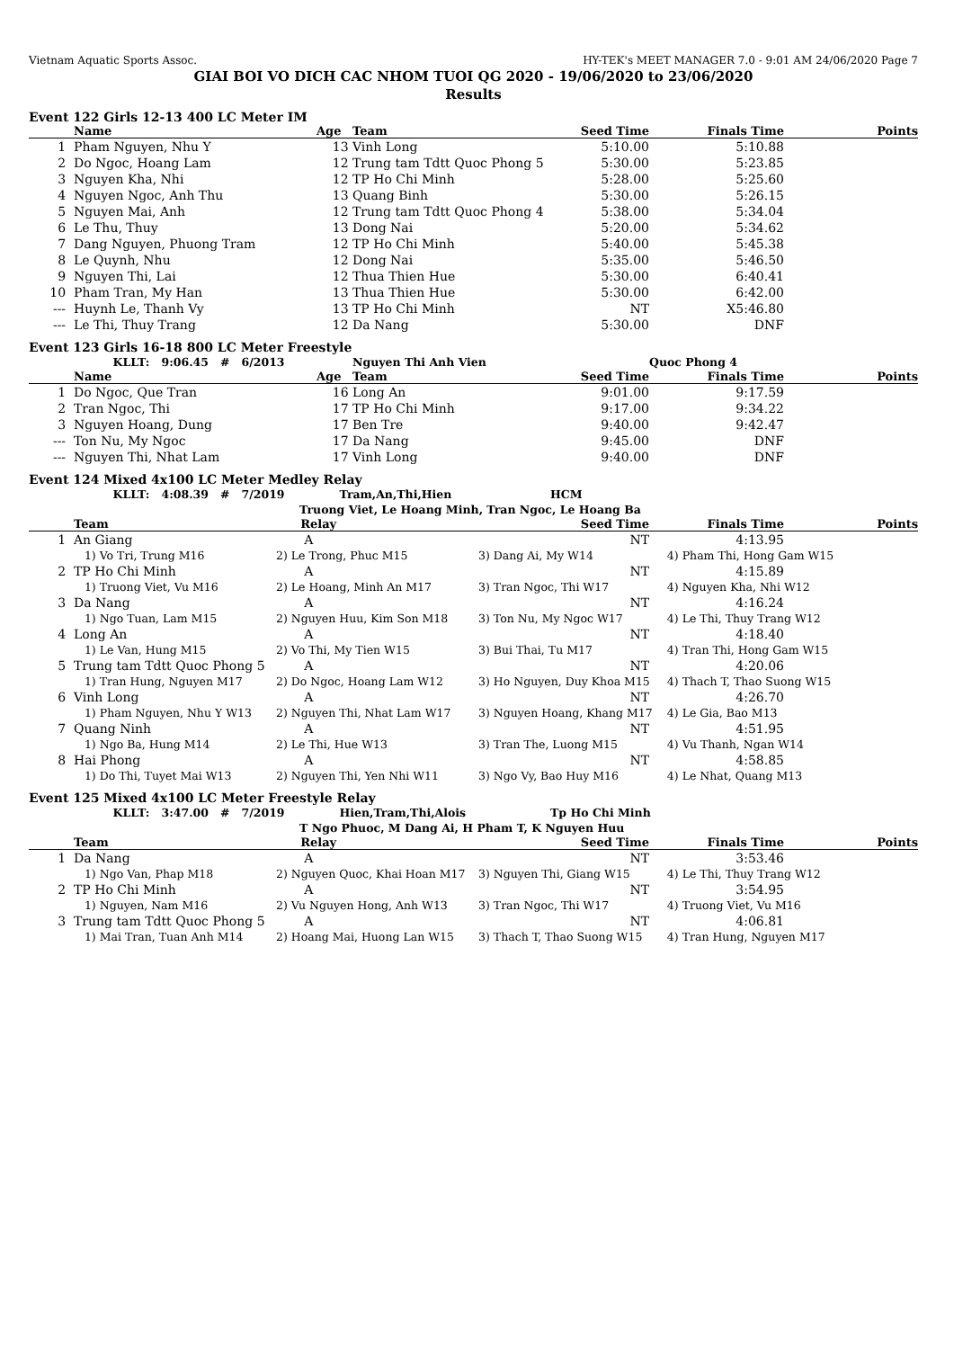Vietnam Aquatic Sports Assoc. HY-TEK's MEET MANAGER 7.0 - 9:01 AM 24/06/2020 Page 7
GIAI BOI VO DICH CAC NHOM TUOI QG 2020 - 19/06/2020 to 23/06/2020
Results
Event 122 Girls 12-13 400 LC Meter IM
| | Name | Age | Team | Seed Time | Finals Time | Points |
| --- | --- | --- | --- | --- | --- | --- |
| 1 | Pham Nguyen, Nhu Y | 13 | Vinh Long | 5:10.00 | 5:10.88 | |
| 2 | Do Ngoc, Hoang Lam | 12 | Trung tam Tdtt Quoc Phong 5 | 5:30.00 | 5:23.85 | |
| 3 | Nguyen Kha, Nhi | 12 | TP Ho Chi Minh | 5:28.00 | 5:25.60 | |
| 4 | Nguyen Ngoc, Anh Thu | 13 | Quang Binh | 5:30.00 | 5:26.15 | |
| 5 | Nguyen Mai, Anh | 12 | Trung tam Tdtt Quoc Phong 4 | 5:38.00 | 5:34.04 | |
| 6 | Le Thu, Thuy | 13 | Dong Nai | 5:20.00 | 5:34.62 | |
| 7 | Dang Nguyen, Phuong Tram | 12 | TP Ho Chi Minh | 5:40.00 | 5:45.38 | |
| 8 | Le Quynh, Nhu | 12 | Dong Nai | 5:35.00 | 5:46.50 | |
| 9 | Nguyen Thi, Lai | 12 | Thua Thien Hue | 5:30.00 | 6:40.41 | |
| 10 | Pham Tran, My Han | 13 | Thua Thien Hue | 5:30.00 | 6:42.00 | |
| --- | Huynh Le, Thanh Vy | 13 | TP Ho Chi Minh | NT | X5:46.80 | |
| --- | Le Thi, Thuy Trang | 12 | Da Nang | 5:30.00 | DNF | |
Event 123 Girls 16-18 800 LC Meter Freestyle
| | KLLT: 9:06.45 # 6/2013 | | Nguyen Thi Anh Vien | | Quoc Phong 4 | |
| | Name | Age | Team | Seed Time | Finals Time | Points |
| 1 | Do Ngoc, Que Tran | 16 | Long An | 9:01.00 | 9:17.59 | |
| 2 | Tran Ngoc, Thi | 17 | TP Ho Chi Minh | 9:17.00 | 9:34.22 | |
| 3 | Nguyen Hoang, Dung | 17 | Ben Tre | 9:40.00 | 9:42.47 | |
| --- | Ton Nu, My Ngoc | 17 | Da Nang | 9:45.00 | DNF | |
| --- | Nguyen Thi, Nhat Lam | 17 | Vinh Long | 9:40.00 | DNF | |
Event 124 Mixed 4x100 LC Meter Medley Relay
| | KLLT: 4:08.39 # 7/2019 Tram,An,Thi,Hien | | | HCM | | |
| | | Truong Viet, Le Hoang Minh, Tran Ngoc, Le Hoang Ba | | | | |
| | Team | Relay | | Seed Time | Finals Time | Points |
| 1 | An Giang | A | | NT | 4:13.95 | |
| | 1) Vo Tri, Trung M16 | 2) Le Trong, Phuc M15 | 3) Dang Ai, My W14 | | 4) Pham Thi, Hong Gam W15 | |
| 2 | TP Ho Chi Minh | A | | NT | 4:15.89 | |
| | 1) Truong Viet, Vu M16 | 2) Le Hoang, Minh An M17 | 3) Tran Ngoc, Thi W17 | | 4) Nguyen Kha, Nhi W12 | |
| 3 | Da Nang | A | | NT | 4:16.24 | |
| | 1) Ngo Tuan, Lam M15 | 2) Nguyen Huu, Kim Son M18 | 3) Ton Nu, My Ngoc W17 | | 4) Le Thi, Thuy Trang W12 | |
| 4 | Long An | A | | NT | 4:18.40 | |
| | 1) Le Van, Hung M15 | 2) Vo Thi, My Tien W15 | 3) Bui Thai, Tu M17 | | 4) Tran Thi, Hong Gam W15 | |
| 5 | Trung tam Tdtt Quoc Phong 5 | A | | NT | 4:20.06 | |
| | 1) Tran Hung, Nguyen M17 | 2) Do Ngoc, Hoang Lam W12 | 3) Ho Nguyen, Duy Khoa M15 | | 4) Thach T, Thao Suong W15 | |
| 6 | Vinh Long | A | | NT | 4:26.70 | |
| | 1) Pham Nguyen, Nhu Y W13 | 2) Nguyen Thi, Nhat Lam W17 | 3) Nguyen Hoang, Khang M17 | | 4) Le Gia, Bao M13 | |
| 7 | Quang Ninh | A | | NT | 4:51.95 | |
| | 1) Ngo Ba, Hung M14 | 2) Le Thi, Hue W13 | 3) Tran The, Luong M15 | | 4) Vu Thanh, Ngan W14 | |
| 8 | Hai Phong | A | | NT | 4:58.85 | |
| | 1) Do Thi, Tuyet Mai W13 | 2) Nguyen Thi, Yen Nhi W11 | 3) Ngo Vy, Bao Huy M16 | | 4) Le Nhat, Quang M13 | |
Event 125 Mixed 4x100 LC Meter Freestyle Relay
| | KLLT: 3:47.00 # 7/2019 Hien,Tram,Thi,Alois | | | Tp Ho Chi Minh | | |
| | | T Ngo Phuoc, M Dang Ai, H Pham T, K Nguyen Huu | | | | |
| | Team | Relay | | Seed Time | Finals Time | Points |
| 1 | Da Nang | A | | NT | 3:53.46 | |
| | 1) Ngo Van, Phap M18 | 2) Nguyen Quoc, Khai Hoan M17 | 3) Nguyen Thi, Giang W15 | | 4) Le Thi, Thuy Trang W12 | |
| 2 | TP Ho Chi Minh | A | | NT | 3:54.95 | |
| | 1) Nguyen, Nam M16 | 2) Vu Nguyen Hong, Anh W13 | 3) Tran Ngoc, Thi W17 | | 4) Truong Viet, Vu M16 | |
| 3 | Trung tam Tdtt Quoc Phong 5 | A | | NT | 4:06.81 | |
| | 1) Mai Tran, Tuan Anh M14 | 2) Hoang Mai, Huong Lan W15 | 3) Thach T, Thao Suong W15 | | 4) Tran Hung, Nguyen M17 | |